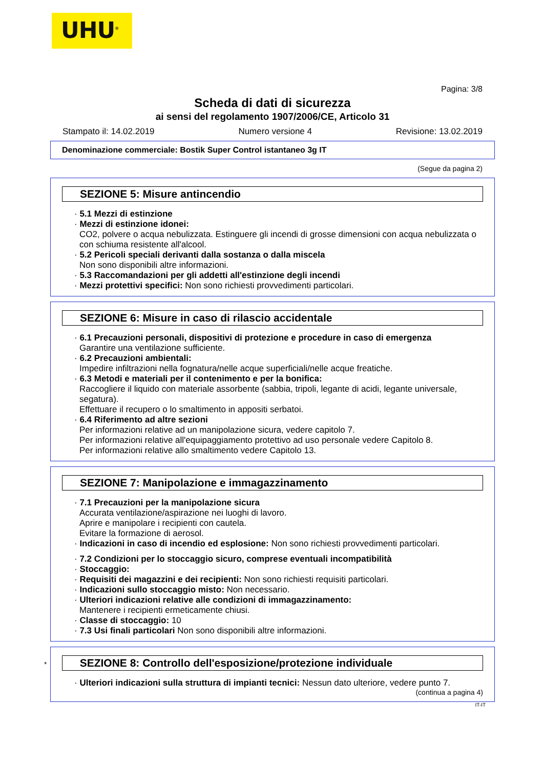UHU<sup>®</sup>
Pagina: 3/8
Scheda di dati di sicurezza
ai sensi del regolamento 1907/2006/CE, Articolo 31
Stampato il: 14.02.2019 Numero versione 4 Revisione: 13.02.2019
Denominazione commerciale: Bostik Super Control istantaneo 3g IT
(Segue da pagina 2)
SEZIONE 5: Misure antincendio
· 5.1 Mezzi di estinzione
· Mezzi di estinzione idonei:
CO2, polvere o acqua nebulizzata. Estinguere gli incendi di grosse dimensioni con acqua nebulizzata o con schiuma resistente all'alcool.
· 5.2 Pericoli speciali derivanti dalla sostanza o dalla miscela
Non sono disponibili altre informazioni.
· 5.3 Raccomandazioni per gli addetti all'estinzione degli incendi
· Mezzi protettivi specifici: Non sono richiesti provvedimenti particolari.
SEZIONE 6: Misure in caso di rilascio accidentale
· 6.1 Precauzioni personali, dispositivi di protezione e procedure in caso di emergenza
Garantire una ventilazione sufficiente.
· 6.2 Precauzioni ambientali:
Impedire infiltrazioni nella fognatura/nelle acque superficiali/nelle acque freatiche.
· 6.3 Metodi e materiali per il contenimento e per la bonifica:
Raccogliere il liquido con materiale assorbente (sabbia, tripoli, legante di acidi, legante universale, segatura).
Effettuare il recupero o lo smaltimento in appositi serbatoi.
· 6.4 Riferimento ad altre sezioni
Per informazioni relative ad un manipolazione sicura, vedere capitolo 7.
Per informazioni relative all'equipaggiamento protettivo ad uso personale vedere Capitolo 8.
Per informazioni relative allo smaltimento vedere Capitolo 13.
SEZIONE 7: Manipolazione e immagazzinamento
· 7.1 Precauzioni per la manipolazione sicura
Accurata ventilazione/aspirazione nei luoghi di lavoro.
Aprire e manipolare i recipienti con cautela.
Evitare la formazione di aerosol.
· Indicazioni in caso di incendio ed esplosione: Non sono richiesti provvedimenti particolari.
· 7.2 Condizioni per lo stoccaggio sicuro, comprese eventuali incompatibilità
· Stoccaggio:
· Requisiti dei magazzini e dei recipienti: Non sono richiesti requisiti particolari.
· Indicazioni sullo stoccaggio misto: Non necessario.
· Ulteriori indicazioni relative alle condizioni di immagazzinamento:
Mantenere i recipienti ermeticamente chiusi.
· Classe di stoccaggio: 10
· 7.3 Usi finali particolari Non sono disponibili altre informazioni.
* SEZIONE 8: Controllo dell'esposizione/protezione individuale
· Ulteriori indicazioni sulla struttura di impianti tecnici: Nessun dato ulteriore, vedere punto 7.
(continua a pagina 4)
IT-IT